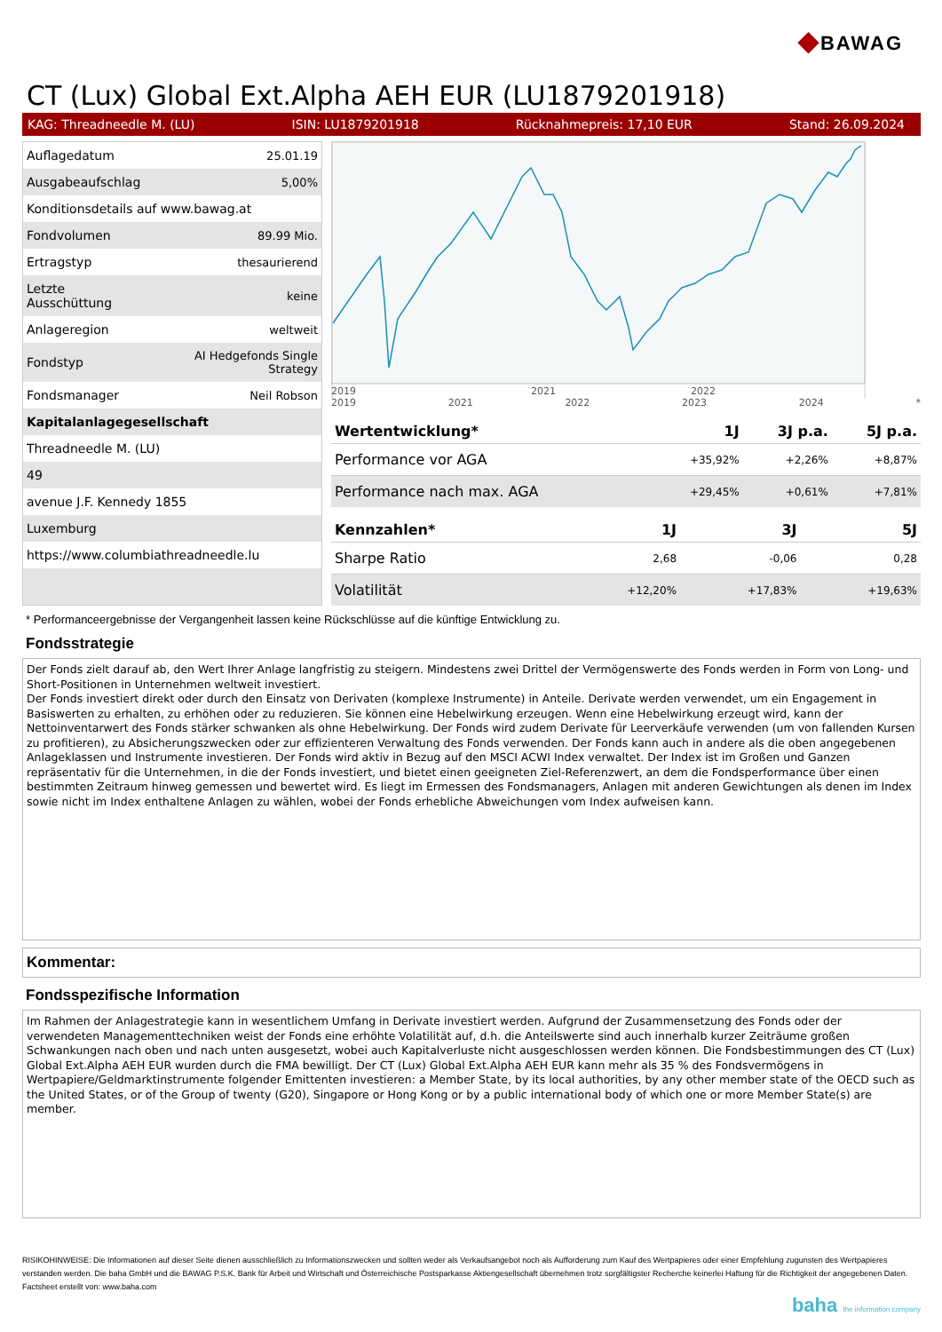◆BAWAG
CT (Lux) Global Ext.Alpha AEH EUR (LU1879201918)
KAG: Threadneedle M. (LU) ISIN: LU1879201918 Rücknahmepreis: 17,10 EUR Stand: 26.09.2024
| Auflagedatum | 25.01.19 |
| Ausgabeaufschlag | 5,00% |
| Konditionsdetails auf www.bawag.at | |
| Fondvolumen | 89.99 Mio. |
| Ertragstyp | thesaurierend |
| Letzte Ausschüttung | keine |
| Anlageregion | weltweit |
| Fondstyp | AI Hedgefonds Single Strategy |
| Fondsmanager | Neil Robson |
| Kapitalanlagegesellschaft | |
| Threadneedle M. (LU) | |
| 49 | |
| avenue J.F. Kennedy 1855 | |
| Luxemburg | |
| https://www.columbiathreadneedle.lu | |
2019
2021
2022
2019 2021 2022 2023 2024 *
| Wertentwicklung* | 1J | 3J p.a. | 5J p.a. |
| --- | --- | --- | --- |
| Performance vor AGA | +35,92% | +2,26% | +8,87% |
| Performance nach max. AGA | +29,45% | +0,61% | +7,81% |
| Kennzahlen* | 1J | 3J | 5J |
| --- | --- | --- | --- |
| Sharpe Ratio | 2,68 | -0,06 | 0,28 |
| Volatilität | +12,20% | +17,83% | +19,63% |
* Performanceergebnisse der Vergangenheit lassen keine Rückschlüsse auf die künftige Entwicklung zu.
Fondsstrategie
Der Fonds zielt darauf ab, den Wert Ihrer Anlage langfristig zu steigern. Mindestens zwei Drittel der Vermögenswerte des Fonds werden in Form von Long- und Short-Positionen in Unternehmen weltweit investiert.
Der Fonds investiert direkt oder durch den Einsatz von Derivaten (komplexe Instrumente) in Anteile. Derivate werden verwendet, um ein Engagement in Basiswerten zu erhalten, zu erhöhen oder zu reduzieren. Sie können eine Hebelwirkung erzeugen. Wenn eine Hebelwirkung erzeugt wird, kann der Nettoinventarwert des Fonds stärker schwanken als ohne Hebelwirkung. Der Fonds wird zudem Derivate für Leerverkäufe verwenden (um von fallenden Kursen zu profitieren), zu Absicherungszwecken oder zur effizienteren Verwaltung des Fonds verwenden. Der Fonds kann auch in andere als die oben angegebenen Anlageklassen und Instrumente investieren. Der Fonds wird aktiv in Bezug auf den MSCI ACWI Index verwaltet. Der Index ist im Großen und Ganzen repräsentativ für die Unternehmen, in die der Fonds investiert, und bietet einen geeigneten Ziel-Referenzwert, an dem die Fondsperformance über einen bestimmten Zeitraum hinweg gemessen und bewertet wird. Es liegt im Ermessen des Fondsmanagers, Anlagen mit anderen Gewichtungen als denen im Index sowie nicht im Index enthaltene Anlagen zu wählen, wobei der Fonds erhebliche Abweichungen vom Index aufweisen kann.
Kommentar:
Fondsspezifische Information
Im Rahmen der Anlagestrategie kann in wesentlichem Umfang in Derivate investiert werden. Aufgrund der Zusammensetzung des Fonds oder der verwendeten Managementtechniken weist der Fonds eine erhöhte Volatilität auf, d.h. die Anteilswerte sind auch innerhalb kurzer Zeiträume großen Schwankungen nach oben und nach unten ausgesetzt, wobei auch Kapitalverluste nicht ausgeschlossen werden können. Die Fondsbestimmungen des CT (Lux) Global Ext.Alpha AEH EUR wurden durch die FMA bewilligt. Der CT (Lux) Global Ext.Alpha AEH EUR kann mehr als 35 % des Fondsvermögens in Wertpapiere/Geldmarktinstrumente folgender Emittenten investieren: a Member State, by its local authorities, by any other member state of the OECD such as the United States, or of the Group of twenty (G20), Singapore or Hong Kong or by a public international body of which one or more Member State(s) are member.
RISIKOHINWEISE: Die Informationen auf dieser Seite dienen ausschließlich zu Informationszwecken und sollten weder als Verkaufsangebot noch als Aufforderung zum Kauf des Wertpapieres oder einer Empfehlung zugunsten des Wertpapieres verstanden werden. Die baha GmbH und die BAWAG P.S.K. Bank für Arbeit und Wirtschaft und Österreichische Postsparkasse Aktiengesellschaft übernehmen trotz sorgfältigster Recherche keinerlei Haftung für die Richtigkeit der angegebenen Daten.
Factsheet erstellt von: www.baha.com
baha the information company